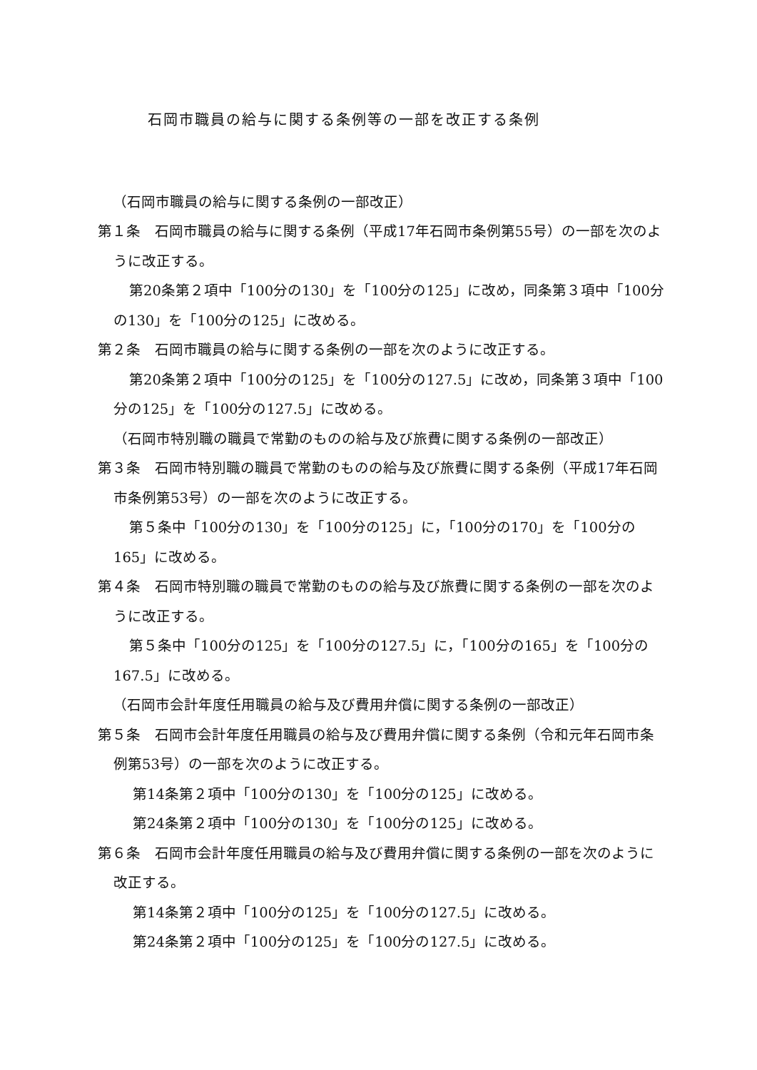石岡市職員の給与に関する条例等の一部を改正する条例
（石岡市職員の給与に関する条例の一部改正）
第１条　石岡市職員の給与に関する条例（平成17年石岡市条例第55号）の一部を次のように改正する。
第20条第２項中「100分の130」を「100分の125」に改め，同条第３項中「100分の130」を「100分の125」に改める。
第２条　石岡市職員の給与に関する条例の一部を次のように改正する。
第20条第２項中「100分の125」を「100分の127.5」に改め，同条第３項中「100分の125」を「100分の127.5」に改める。
（石岡市特別職の職員で常勤のものの給与及び旅費に関する条例の一部改正）
第３条　石岡市特別職の職員で常勤のものの給与及び旅費に関する条例（平成17年石岡市条例第53号）の一部を次のように改正する。
第５条中「100分の130」を「100分の125」に，「100分の170」を「100分の165」に改める。
第４条　石岡市特別職の職員で常勤のものの給与及び旅費に関する条例の一部を次のように改正する。
第５条中「100分の125」を「100分の127.5」に，「100分の165」を「100分の167.5」に改める。
（石岡市会計年度任用職員の給与及び費用弁償に関する条例の一部改正）
第５条　石岡市会計年度任用職員の給与及び費用弁償に関する条例（令和元年石岡市条例第53号）の一部を次のように改正する。
第14条第２項中「100分の130」を「100分の125」に改める。
第24条第２項中「100分の130」を「100分の125」に改める。
第６条　石岡市会計年度任用職員の給与及び費用弁償に関する条例の一部を次のように改正する。
第14条第２項中「100分の125」を「100分の127.5」に改める。
第24条第２項中「100分の125」を「100分の127.5」に改める。